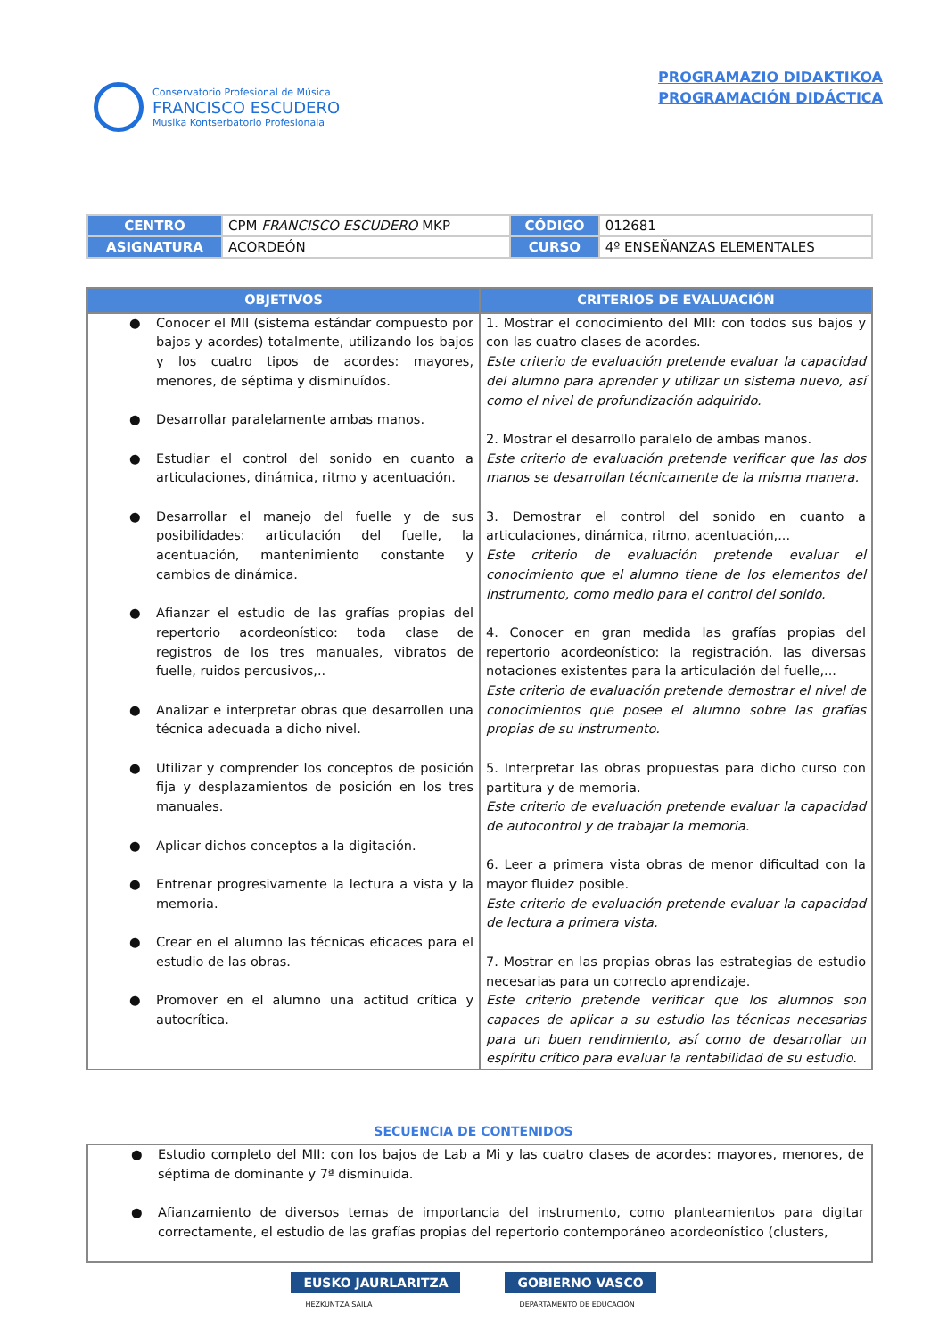Conservatorio Profesional de Música
FRANCISCO ESCUDERO
Musika Kontserbatorio Profesionala
PROGRAMAZIO DIDAKTIKOA
PROGRAMACIÓN DIDÁCTICA
| CENTRO | CPM FRANCISCO ESCUDERO MKP | CÓDIGO | 012681 |
| ASIGNATURA | ACORDEÓN | CURSO | 4º ENSEÑANZAS ELEMENTALES |
| OBJETIVOS | CRITERIOS DE EVALUACIÓN |
| --- | --- |
| ● Conocer el MII (sistema estándar compuesto por bajos y acordes) totalmente, utilizando los bajos y los cuatro tipos de acordes: mayores, menores, de séptima y disminuídos. ● Desarrollar paralelamente ambas manos. ● Estudiar el control del sonido en cuanto a articulaciones, dinámica, ritmo y acentuación. ● Desarrollar el manejo del fuelle y de sus posibilidades: articulación del fuelle, la acentuación, mantenimiento constante y cambios de dinámica. ● Afianzar el estudio de las grafías propias del repertorio acordeonístico: toda clase de registros de los tres manuales, vibratos de fuelle, ruidos percusivos,.. ● Analizar e interpretar obras que desarrollen una técnica adecuada a dicho nivel. ● Utilizar y comprender los conceptos de posición fija y desplazamientos de posición en los tres manuales. ● Aplicar dichos conceptos a la digitación. ● Entrenar progresivamente la lectura a vista y la memoria. ● Crear en el alumno las técnicas eficaces para el estudio de las obras. ● Promover en el alumno una actitud crítica y autocrítica. | 1. Mostrar el conocimiento del MII: con todos sus bajos y con las cuatro clases de acordes. Este criterio de evaluación pretende evaluar la capacidad del alumno para aprender y utilizar un sistema nuevo, así como el nivel de profundización adquirido. 2. Mostrar el desarrollo paralelo de ambas manos. Este criterio de evaluación pretende verificar que las dos manos se desarrollan técnicamente de la misma manera. 3. Demostrar el control del sonido en cuanto a articulaciones, dinámica, ritmo, acentuación,... Este criterio de evaluación pretende evaluar el conocimiento que el alumno tiene de los elementos del instrumento, como medio para el control del sonido. 4. Conocer en gran medida las grafías propias del repertorio acordeonístico: la registración, las diversas notaciones existentes para la articulación del fuelle,... Este criterio de evaluación pretende demostrar el nivel de conocimientos que posee el alumno sobre las grafías propias de su instrumento. 5. Interpretar las obras propuestas para dicho curso con partitura y de memoria. Este criterio de evaluación pretende evaluar la capacidad de autocontrol y de trabajar la memoria. 6. Leer a primera vista obras de menor dificultad con la mayor fluidez posible. Este criterio de evaluación pretende evaluar la capacidad de lectura a primera vista. 7. Mostrar en las propias obras las estrategias de estudio necesarias para un correcto aprendizaje. Este criterio pretende verificar que los alumnos son capaces de aplicar a su estudio las técnicas necesarias para un buen rendimiento, así como de desarrollar un espíritu crítico para evaluar la rentabilidad de su estudio. |
SECUENCIA DE CONTENIDOS
| ● Estudio completo del MII: con los bajos de Lab a Mi y las cuatro clases de acordes: mayores, menores, de séptima de dominante y 7ª disminuida. ● Afianzamiento de diversos temas de importancia del instrumento, como planteamientos para digitar correctamente, el estudio de las grafías propias del repertorio contemporáneo acordeonístico (clusters, |
EUSKO JAURLARITZA
HEZKUNTZA SAILA
GOBIERNO VASCO
DEPARTAMENTO DE EDUCACIÓN